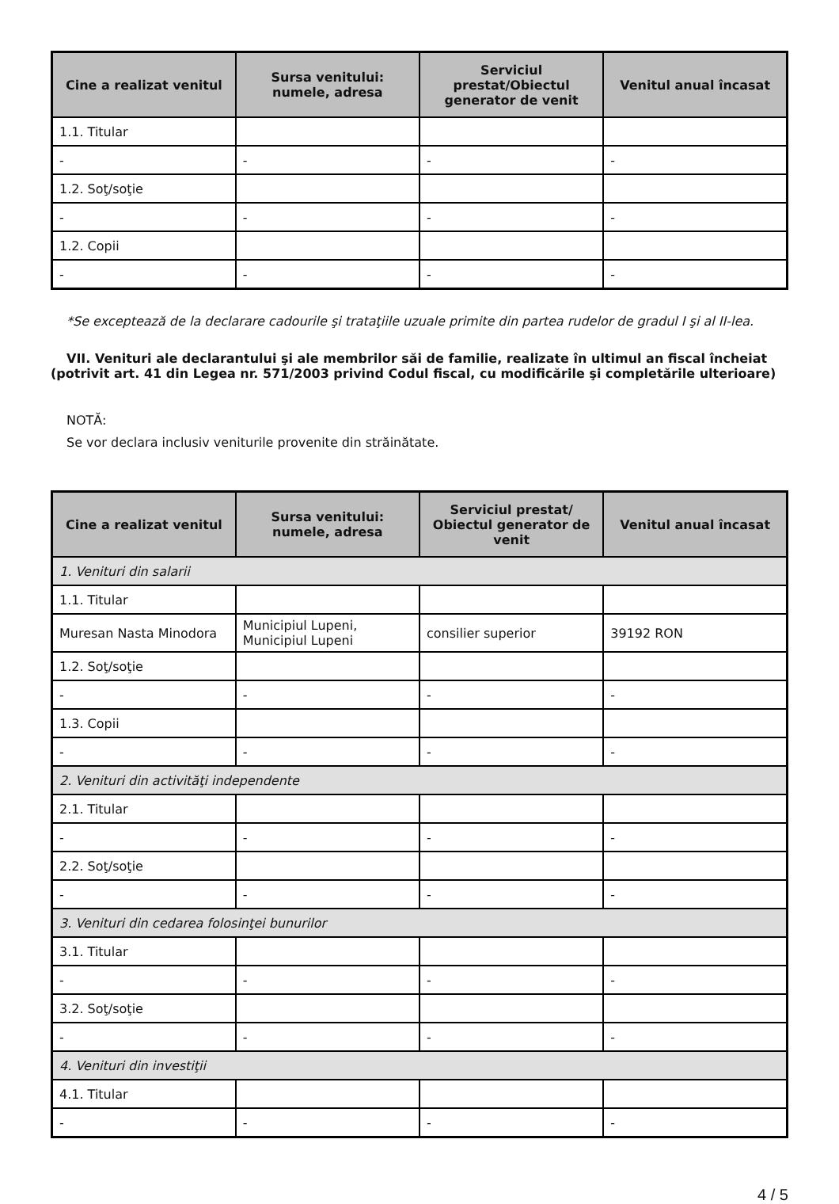| Cine a realizat venitul | Sursa venitului: numele, adresa | Serviciul prestat/Obiectul generator de venit | Venitul anual încasat |
| --- | --- | --- | --- |
| 1.1. Titular | | | |
| - | - | - | - |
| 1.2. Soţ/soţie | | | |
| - | - | - | - |
| 1.2. Copii | | | |
| - | - | - | - |
*Se exceptează de la declarare cadourile şi trataţiile uzuale primite din partea rudelor de gradul I şi al II-lea.
VII. Venituri ale declarantului şi ale membrilor săi de familie, realizate în ultimul an fiscal încheiat (potrivit art. 41 din Legea nr. 571/2003 privind Codul fiscal, cu modificările şi completările ulterioare)
NOTĂ:
Se vor declara inclusiv veniturile provenite din străinătate.
| Cine a realizat venitul | Sursa venitului: numele, adresa | Serviciul prestat/ Obiectul generator de venit | Venitul anual încasat |
| --- | --- | --- | --- |
| 1. Venituri din salarii | | | |
| 1.1. Titular | | | |
| Muresan Nasta Minodora | Municipiul Lupeni, Municipiul Lupeni | consilier superior | 39192 RON |
| 1.2. Soţ/soţie | | | |
| - | - | - | - |
| 1.3. Copii | | | |
| - | - | - | - |
| 2. Venituri din activităţi independente | | | |
| 2.1. Titular | | | |
| - | - | - | - |
| 2.2. Soţ/soţie | | | |
| - | - | - | - |
| 3. Venituri din cedarea folosinţei bunurilor | | | |
| 3.1. Titular | | | |
| - | - | - | - |
| 3.2. Soţ/soţie | | | |
| - | - | - | - |
| 4. Venituri din investiţii | | | |
| 4.1. Titular | | | |
| - | - | - | - |
4 / 5